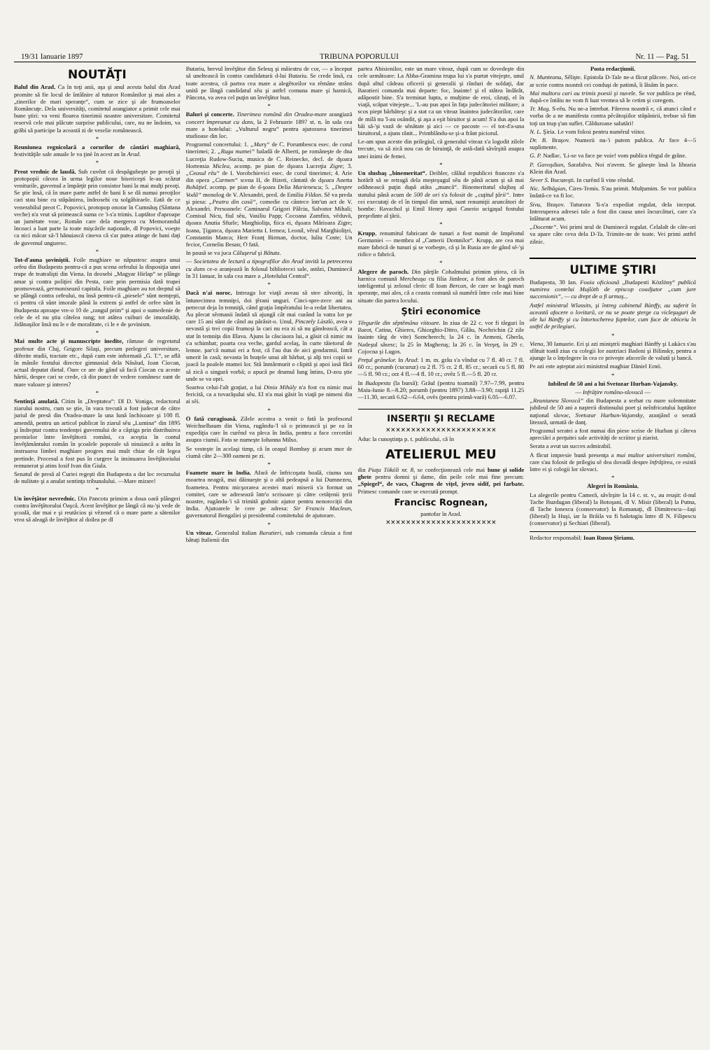19/31 Ianuarie 1897 TRIBUNA POPORULUI Nr. 11 — Pag. 51
NOUTĂŢI
Balul din Arad. Ca în toţi anii, aşa şi anul acesta balul din Arad promite să fie locul de întâlnire al tuturor Românilor şi mai ales a „tinerilor de mari speranţe“, cum se zice şi ale frumoaselor Româncuţe. Dela universităţi, comitetul arangiator a primit cele mai bune ştiri: va veni floarea tinerimii noastre universitare. Comitetul reservă cele mai plăcute surprise publicului, care, nu ne îndoim, va grăbi să participe la această zi de veselie românească.
*
Reuniunea regnicolară a corurilor de cântări maghiară, festivităţile sale anuale le va ţinè în acest an în Arad.
*
Preot vrednic de laudă. Sub cuvênt că despăgubeşte pe preoţii şi protopopii cărora în urma legilor noue bisericeşti le-au scăzut veniturile, guvernul a împărţit prin consistor bani la mai mulţi preoţi. Se ştie însă, că în mare parte astfel de bani li se dă numai preoţilor cari stau bine cu stăpânirea, îndeosebi cu solgăbiraele. Eată de ce venerabilul preot C. Popovici, protopop onorar în Cumnăuş (Sântana veche) n'a vrut să primească suma ce 'i-s'a trimis. Luptător d'aproape un jumètate veac, Român care dela mergerea cu Memorandul încoaci a luat parte la toate mişcările naţionale, dl Popovici, voeşte ca nici măcar să-'l bănuiască cineva că s'ar putea atinge de bani daţi de guvernul unguresc.
*
Tot-d'auna şoviniştii. Foile maghiare se năpustesc asupra unui orfeu din Budapesta pentru-că a pus scena orfeului la disposiţia unei trupe de teatralişti din Viena. In deosebi „Magyar Hirlap“ se plânge amar şi contra poliţiei din Pesta, care prin permisia dată trupei promovează, germanisează capitala. Foile maghiare au tot dreptul să se plângă contra orfeului, nu însă pentru-că „piesele“ sûnt nemţeşti, ci pentru că sûnt imorale până la extrem şi astfel de orfee sûnt în Budapesta aproape vre-o 10 de „rangul prim“ şi apoi o sumedenie de cele de el nu ştiu câtelea rang; tot atâtea cuiburi de imoralităţi. Jidănaşilor însă nu le e de moralitate, ci le e de şovinism.
*
Mai multe acte şi manuscripte inedite, rămase de regretatul profesor din Cluj, Grigore Silaşi, precum prelegeri universitare, diferite studii, tractate etc., după cum este informată „G. T.“, se află în mânile fostului director gimnasial dela Năsăud, Ioan Ciocan, actual deputat dietal. Oare ce are de gând să facă Ciocan cu aceste hârtii, despre cari se crede, că din punct de vedere românesc sunt de mare valoare şi interes?
*
Sentinţă anulată. Citim în „Dreptatea“: Dl D. Voniga, redactorul ziarului nostru, cum se ştie, în vara trecută a fost judecat de către juriul de presă din Oradea-mare la una lună închisoare şi 100 fl. amendă, pentru un articol publicat în ziarul sĕu „Lumina“ din 1895 şi îndreptat contra tendenţei guvernului de a câştiga prin distribuirea premielor între învĕţătorii români, ca aceştia în contul învĕţământului român în şcoalele poporale să nisuiască a arăta în instruarea limbei maghiare progres mai mult chiar de cât legea pretinde. Procesul a fost pus în curgere la insinuarea învĕţătoriului remunerat şi atins Iosif Ivan din Giula.
Senatul de presă al Curiei regeşti din Budapesta a dat loc recursului de nulitate şi a anulat sentinţa tribunalului. —Mare mirare!
*
Un învĕţător nevrednic. Din Pancota primim a doua oară plângeri contra învĕţătorului Oaşcă. Acest învĕţător pe lângă că nu-'şi vede de şcoală, dar mai e şi reutăcios şi vĕzend că o mare parte a sătenilor vrea să aleagă de învĕţător al doilea pe dl
Butariu, brevul învĕţător din Seleuş şi măiestru de cor, — a început să uneltească în contra candidaturii d-lui Butariu. Se crede însă, cu toate acestea, că partea cea mare a alegĕtorilor va rĕmâne strâns unită pe lângă candidatul sĕu şi astfel comuna mare şi harnică, Pâncota, va avea cel puţin un învĕţător bun.
*
Baluri şi concerte. Tinerimea română din Oradea-mare arangiază concert împreunat cu dans, la 2 Februarie 1897 st. n. în sala cea mare a hotelului: „Vulturul negru“ pentru ajutorarea tinerimei studioase din loc.
Programul concertului: 1. „Marş“ de C. Porumbescu esec. de corul tinerimei; 2. „Ruga mamei“ baladă de Alberti, pe româneşte de dna Lucreţia Rudow-Suciu, musica de C. Reinecke, decl. de dşoara Hortensia Miclea, acomp. pe pian de dşoara Lucreţia Zigre; 3. „Ceasul rĕu“ de I. Vorobchievici esec. de corul tinerimei; 4. Arie din opera „Carmen“ scena II, de Bizeti, cântată de dşoara Anetta Bohăţiel. acomp. pe pian de d-şoara Delia Marienescu; 5. „Despre Vodă“ monolog de V. Alexandri, pred. de Emiliu Fildan. Sĕ va preda şi piesa: „Peatra din casă“, comedie cu cântece într'un act de V. Alexandri. Persoanele: Caminarul Grigori Pâlciu, Salvator Mihali; Comisul Nicu, fiul sĕu, Vasiliu Papp; Cocoana Zamfira, vĕduvă, dşoara Anutia Sfurle; Marghioliţa, fiica ei, dşoara Mărioara Zigre; Ioana, Ţiganca, dşoara Marietta I. Iernea; Leonil, vĕrul Marghioliţei, Constantin Manca; Herr Franţ Birman, doctor, Iuliu Coste; Un fecior, Corneliu Besan; O fată.
In pausă se va juca Căluşerul şi Bătuta.
— Societatea de lectură a tipografilor din Arad invită la petrecerea cu dans ce-o aranjează în folosul bibliotecei sale, astăzi, Duminecă în 31 Ianuar, în sala cea mare a „Hotelului Central“.
*
Dacă n'ai noroc. Intreaga lor viaţă aveau să stee zăvoriţi, în întunecimea temniţei, doi ţĕrani unguri. Cinci-spre-zece ani au petrecut deja în temniţă, când graţia împĕratului le-a redat libertatea. Au plecat sĕrmanii îndată să ajungă cât mai curând la vatra lor pe care 15 ani sûnt de când au părăsit-o. Unul, Pinczely Làszlò, avea o nevastă şi trei copii frumoşi la cari nu era zi să nu gândească, cât a stat în temniţa din Illava. Ajuns la căsciaora lui, a găsit că nimic nu s'a schimbat; poarta cea veche, gardul acelaş, în curte tăietorul de lemne. par'că numai eri a fost, că l'au dus de aici gendarmii. Intră smerit în casă; nevasta în braţele unui alt bărbat, şi alţi trei copii se joacă la poalele mamei lor. Stă înmărmurit o clipită şi apoi iasă fără să zică o singură vorbă; o apucă pe drumul lung întins, D-zeu ştie unde se va opri.
Soartea celui-l'alt graţiat, a lui Dinia Mihàly n'a fost cu nimic mai fericită, ca a tovarăşului sĕu. El n'a mai găsit în viaţă pe nimeni din ai sĕi.
*
O fată curagioasă. Zilele acestea a venit o fată la profesorul Weichselbaum din Viena, rugându-'l să o primească şi pe ea în expediţia care în curênd va pleca în India, pentru a face cercetări asupra ciumii. Fata se numeşte Iohanna Milso.
Se vesteşte în acelaşi timp, că în oraşul Bombay şi acum mor de ciumă câte 2—300 oameni pe zi.
*
Foamete mare în India. Afară de înfricoşata boală, ciuma sau moartea neagră, mai dăinueşte şi o altă pedeapsă a lui Dumnezeu, foametea. Pentru micşorarea acestei mari miserii s'a format un comitet, care se adresează într'o scrisoare şi către cetăţenii ţerii noastre, rugându-'i să trimită grabnic ajutor pentru nenorociţii din India. Ajutoarele le cere pe adresa: Sir Francis Maclean, guvernatorul Bengaliei şi presidentul comitetului de ajutorare.
*
Un viteaz. Generalul italian Baratieri, sub comanda căruia a fost bătuţi Italienii din
partea Abisienilor, este un mare viteaz, după cum se dovedeşte din cele următoare: La Abba-Gramina trupa lui s'a purtat vitejeşte, unul după altul cădeau oficerii şi generalii şi rînduri de soldaţi, dar Baratieri comanda mai departe: foc, înainte! şi el stătea îndărăt, adăpostit bine. S'a terminat lupta, o mulţime de eroi, căzuţi, el în viaţă, scăpat vitejeşte... 'L-au pus apoi în faţa judecătoriei militare; a scos piept bărbăteşc şi a stat ca un viteaz înaintea judecătorilor, care de milă nu 'l-au osândit, şi aşa a eşit biruitor şi acum! S'a dus apoi la băi să-'şi vază de sĕnătate şi aici — ce pacoste — el tot-d'a-una biruitorul, a ajuns rănit... Primblându-se şi-a frânt piciorul.
Le-am spus aceste din prilegiul, că generalul viteaz s'a logodit zilele trecute, va să zică nou cas de biruinţă, de astă-dată săvîrşită asupra unei inimi de femei.
*
Un slusbaş „binemeritat“. Deibler, călăul republicei franceze s'a hotărît să se retragă dela meşteşugul sĕu de până acum şi să mai odihnească puţin după atâta „muncă“. Binemeritatul slujbaş al statului până acum de 500 de ori s'a folosit de „cuţitul ţării“. Intre cei executaţi de el în timpul din urmă, sunt renumiţii aruncători de bombe: Ravachol şi Emil Henry apoi Caserio ucigaşul fostului preşedinte al ţării.
*
Krupp, renumitul fabricant de tunuri a fost numit de Impĕratul Germaniei — membru al „Camerii Domnilor“. Krupp, are cea mai mare fabrică de tunuri şi se vorbeşte, că şi în Rusia are de gând sĕ-'şi ridice o fabrică.
*
Alegere de paroch. Din părţile Cohalmului primim ştirea, că în harnica comună Mercheaşa cu filia Jimleor, a fost ales de paroch inteligentul şi zelosul cleric dl Ioan Bercan, de care se leagă mari speranţe, mai ales, că a ceasta comună să numĕră între cele mai bine situate din partea locului.
Ştiri economice
Tĕrgurile din sĕptĕmâna viitoare. In ziua de 22 c. vor fi târguri în Barot, Catina, Ghieres, Ghiorghio-Ditro, Gilău, Nochrichin (2 zile înainte târg de vite) Somcherech; la 24 c. în Armeni, Gherla, Nadeşul săsesc; la 25 în Magheruş; la 26 c. în Verşeţ, în 29 c. Cojocna şi Lugos.
Preţul grânelor. In Arad: 1 m. m. grâu s'a vîndut cu 7 fl. 40 cr. 7 fl. 60 cr.; porumb (cucuruz) cu 2 fl. 75 cr. 2 fl. 85 cr.; secară cu 5 fl. 80—5 fl. 90 cr.; orz 4 fl.—4 fl. 10 cr.; ovĕz 5 fl.—5 fl. 20 cr.
In Budapesta (la bursă): Grâul (pentru toamnă) 7.97--7.99, pentru Maiu-Iunie 8.--8.20; porumb (pentru 1897) 3.88—3.90; rapiţă 11.25—11.30, secară 6.62—6.64, ovĕs (pentru primă-vară) 6.05—6.07.
INSERŢII ŞI RECLAME
✕✕✕✕✕✕✕✕✕✕✕✕✕✕✕✕✕✕✕✕✕✕
Aduc la cunoştinţa p. t. publicului, că în
ATELIERUL MEU
din Piaţa Tököli nr. 8, se confecţionează cele mai bune şi solide ghete pentru domni şi dame, din peile cele mai fine precum: „Spiegel“, de vacs, Chagren de viţel, jevro sidif, pei farbate. Primesc comande care se execută prompt.
Francisc Rognean,
pantofar în Arad.
✕✕✕✕✕✕✕✕✕✕✕✕✕✕✕✕✕✕✕✕✕✕
Posta redacţiunii.
N. Munteanu, Sĕlişte. Epistola D-Tale ne-a făcut plăcere. Noi, ori-ce ar scrie contra noastră cei conduşi de patimă, îi lăsăm în pace.
Mai multora cari au trimis poesii şi nuvele. Se vor publica pe rĕnd, după-ce întâiu ne vom fi luat vremea să le cetim şi coregem.
Tr. Mag. S-rĕu. Nu ne-a întrebat. Părerea noastră e, că atunci când e vorba de a ne manifesta contra pĕcătoşiilor stăpânirii, trebue să fim toţi un trup ş'un suflet. Călduroase salutări!
N. L. Şiria. Le vom folosi pentru numĕrul viitor.
Dr. B. Braşov. Numerii nu-'i putem publica. Ar face 4—5 suplimente.
G. P. Nadlac. 'Li-se va face pe voie! vom publica tĕrgul de grâne.
P. Gavoşdian, Sarafalva. Noi n'avem. Se găseşte însă la libraria Klein din Arad.
Sever S. Bucureşti. In curênd îi vine rêndul.
Nic. Selbăgian, Cires-Temis. S'au primit. Mulţumim. Se vor publica îndată-ce va fi loc.
Sivu, Braşov. Tuturora 'li-s'a expediat regulat, dela inceput. Intreruperea adresei tale a fost din causa unei încurcături, care s'a înlăturat acum.
„Docente“. Vei primi nrul de Duminecă regulat. Celalalt de câte-ori va apare câte ceva dela D-Ta. Trimite-ne de toate. Vei primi astfel zilnic.
ULTIME ŞTIRI
Budapesta, 30 Ian. Foaia oficioasă „Budapesti Közlöny“ publică numirea contelui Mujlàth de episcop coadjutor „cum jure succenionis“, — cu drept de a fi urmaş...
Astfel ministrul Wlassits, şi întreg cabinetul Bànffy, au suferit în această afacere o lovitură, ce nu se poate şterge cu vicleşuguri de ale lui Bànffy şi cu întortocherea faptelor, cum face de obiceiu în astfel de prilegiuri.
*
Viena, 30 Ianuarie. Eri şi azi miniştrii maghiari Bànffy şi Lukàcs s'au sfătuit toată ziua cu colegii lor austriaci Badeni şi Bilinsky, pentru a ajunge la o înţelegere în cea ce priveşte afacerile de valută şi bancă.
Pe azi este aşteptat aici ministrul maghiar Dàniel Ernö.
*
Iubileul de 50 ani a lui Svetozar Hurban-Vajansky.
— Infrăţire romăno-slovacă —
„Reuniunea Slovacă“ din Budapesta a serbat cu mare solemnitate jubileul de 50 ani a naşterii distinsului poet şi neînfricatului luptător naţional slovac, Svetozar Hurban-Vajansky, aranjând o serată literară, urmată de danţ.
Programul seratei a fost numai din piese scrise de Hurban şi câteva apreciări a preţuitei sale activităţi de scriitor şi ziarist.
Serata a avut un succes admirabil.
A făcut impresie bună presenţa a mai multor universitari români, care s'au folosit de prilegiu sĕ dea dovadă despre înfrăţirea, ce esistă între ei şi colegii lor slovaci.
*
Alegeri în Romănia.
La alegerile pentru Cameră, săvîrşite la 14 c. st. v., au reuşit: d-nul Tache Buzdugan (liberal) la Botoşani, dl V. Misir (liberal) la Putna, dl Tache Ionescu (conservator) la Romanaţi, dl Dimitrescu—Iaşi (liberal) la Huşi, iar la Brăila va fi balotagiu între dl N. Filipescu (conservator) şi Sechiari (liberal).
Redactor responsabil: Ioan Russu Şirianu.